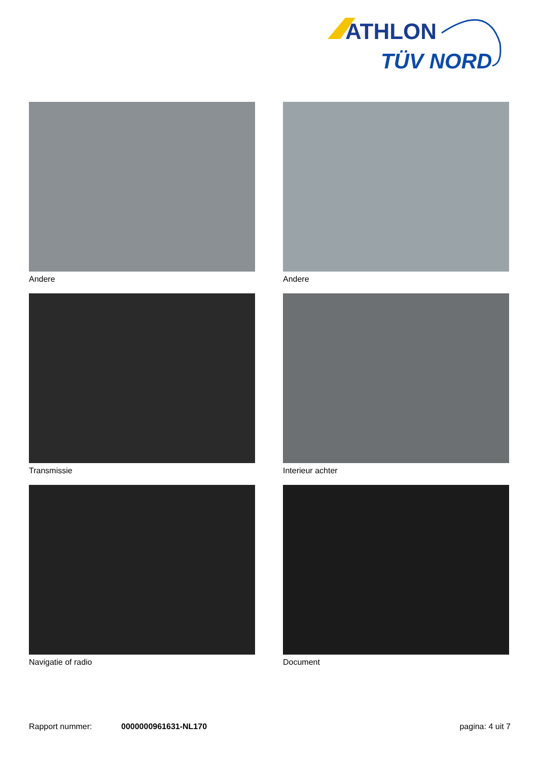ATHLON
TÜV NORD
Andere
Andere
Transmissie
Interieur achter
Navigatie of radio
Document
Rapport nummer: 0000000961631-NL170 pagina: 4 uit 7